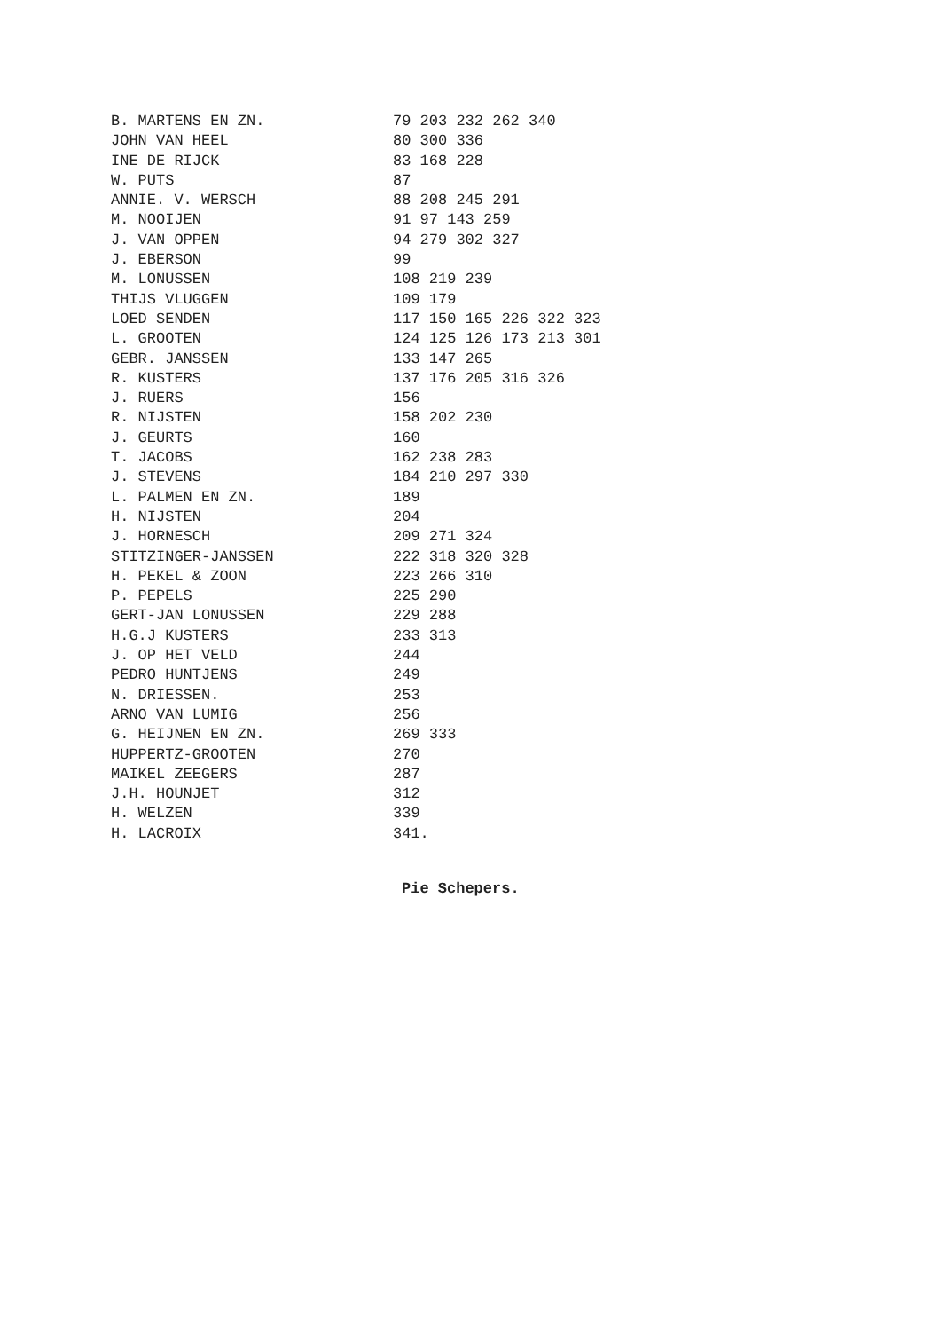| B. MARTENS EN ZN. | 79 203 232 262 340 |
| JOHN VAN HEEL | 80 300 336 |
| INE DE RIJCK | 83 168 228 |
| W. PUTS | 87 |
| ANNIE. V. WERSCH | 88 208 245 291 |
| M. NOOIJEN | 91 97 143 259 |
| J. VAN OPPEN | 94 279 302 327 |
| J. EBERSON | 99 |
| M. LONUSSEN | 108 219 239 |
| THIJS VLUGGEN | 109 179 |
| LOED SENDEN | 117 150 165 226 322 323 |
| L. GROOTEN | 124 125 126 173 213 301 |
| GEBR. JANSSEN | 133 147 265 |
| R. KUSTERS | 137 176 205 316 326 |
| J. RUERS | 156 |
| R. NIJSTEN | 158 202 230 |
| J. GEURTS | 160 |
| T. JACOBS | 162 238 283 |
| J. STEVENS | 184 210 297 330 |
| L. PALMEN EN ZN. | 189 |
| H. NIJSTEN | 204 |
| J. HORNESCH | 209 271 324 |
| STITZINGER-JANSSEN | 222 318 320 328 |
| H. PEKEL & ZOON | 223 266 310 |
| P. PEPELS | 225 290 |
| GERT-JAN LONUSSEN | 229 288 |
| H.G.J KUSTERS | 233 313 |
| J. OP HET VELD | 244 |
| PEDRO HUNTJENS | 249 |
| N. DRIESSEN. | 253 |
| ARNO VAN LUMIG | 256 |
| G. HEIJNEN EN ZN. | 269 333 |
| HUPPERTZ-GROOTEN | 270 |
| MAIKEL ZEEGERS | 287 |
| J.H. HOUNJET | 312 |
| H. WELZEN | 339 |
| H. LACROIX | 341. |
Pie Schepers.